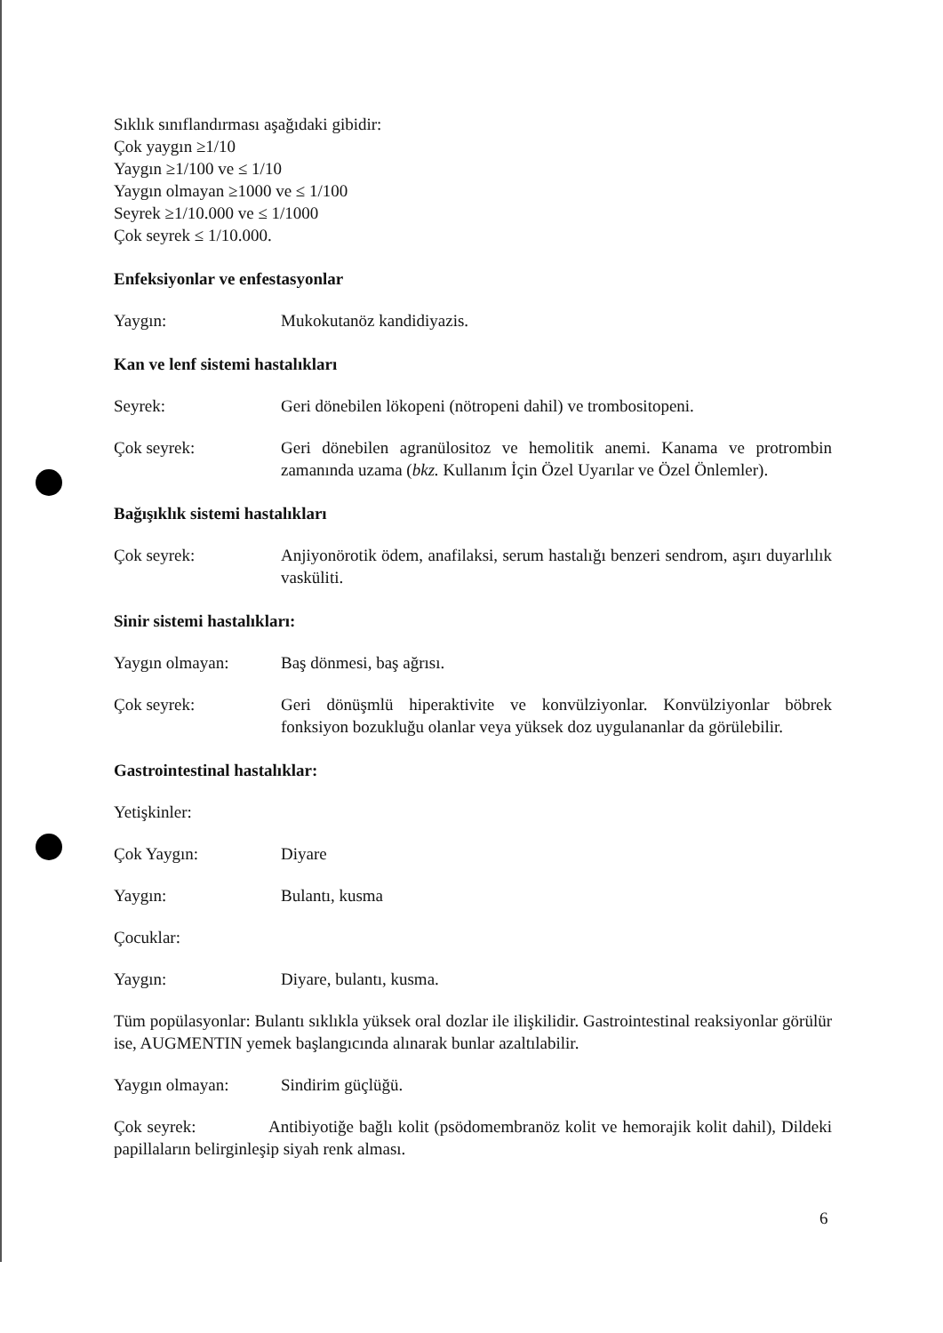Sıklık sınıflandırması aşağıdaki gibidir:
Çok yaygın ≥1/10
Yaygın ≥1/100 ve ≤ 1/10
Yaygın olmayan ≥1000 ve ≤ 1/100
Seyrek ≥1/10.000 ve ≤ 1/1000
Çok seyrek ≤ 1/10.000.
Enfeksiyonlar ve enfestasyonlar
Yaygın: Mukokutanöz kandidiyazis.
Kan ve lenf sistemi hastalıkları
Seyrek: Geri dönebilen lökopeni (nötropeni dahil) ve trombositopeni.
Çok seyrek: Geri dönebilen agranülositoz ve hemolitik anemi. Kanama ve protrombin zamanında uzama (bkz. Kullanım İçin Özel Uyarılar ve Özel Önlemler).
Bağışıklık sistemi hastalıkları
Çok seyrek: Anjiyonörotik ödem, anafilaksi, serum hastalığı benzeri sendrom, aşırı duyarlılık vasküliti.
Sinir sistemi hastalıkları:
Yaygın olmayan: Baş dönmesi, baş ağrısı.
Çok seyrek: Geri dönüşmlü hiperaktivite ve konvülziyonlar. Konvülziyonlar böbrek fonksiyon bozukluğu olanlar veya yüksek doz uygulananlar da görülebilir.
Gastrointestinal hastalıklar:
Yetişkinler:
Çok Yaygın: Diyare
Yaygın: Bulantı, kusma
Çocuklar:
Yaygın: Diyare, bulantı, kusma.
Tüm popülasyonlar: Bulantı sıklıkla yüksek oral dozlar ile ilişkilidir. Gastrointestinal reaksiyonlar görülür ise, AUGMENTIN yemek başlangıcında alınarak bunlar azaltılabilir.
Yaygın olmayan: Sindirim güçlüğü.
Çok seyrek: Antibiyotiğe bağlı kolit (psödomembranöz kolit ve hemorajik kolit dahil), Dildeki papillaların belirginleşip siyah renk alması.
6